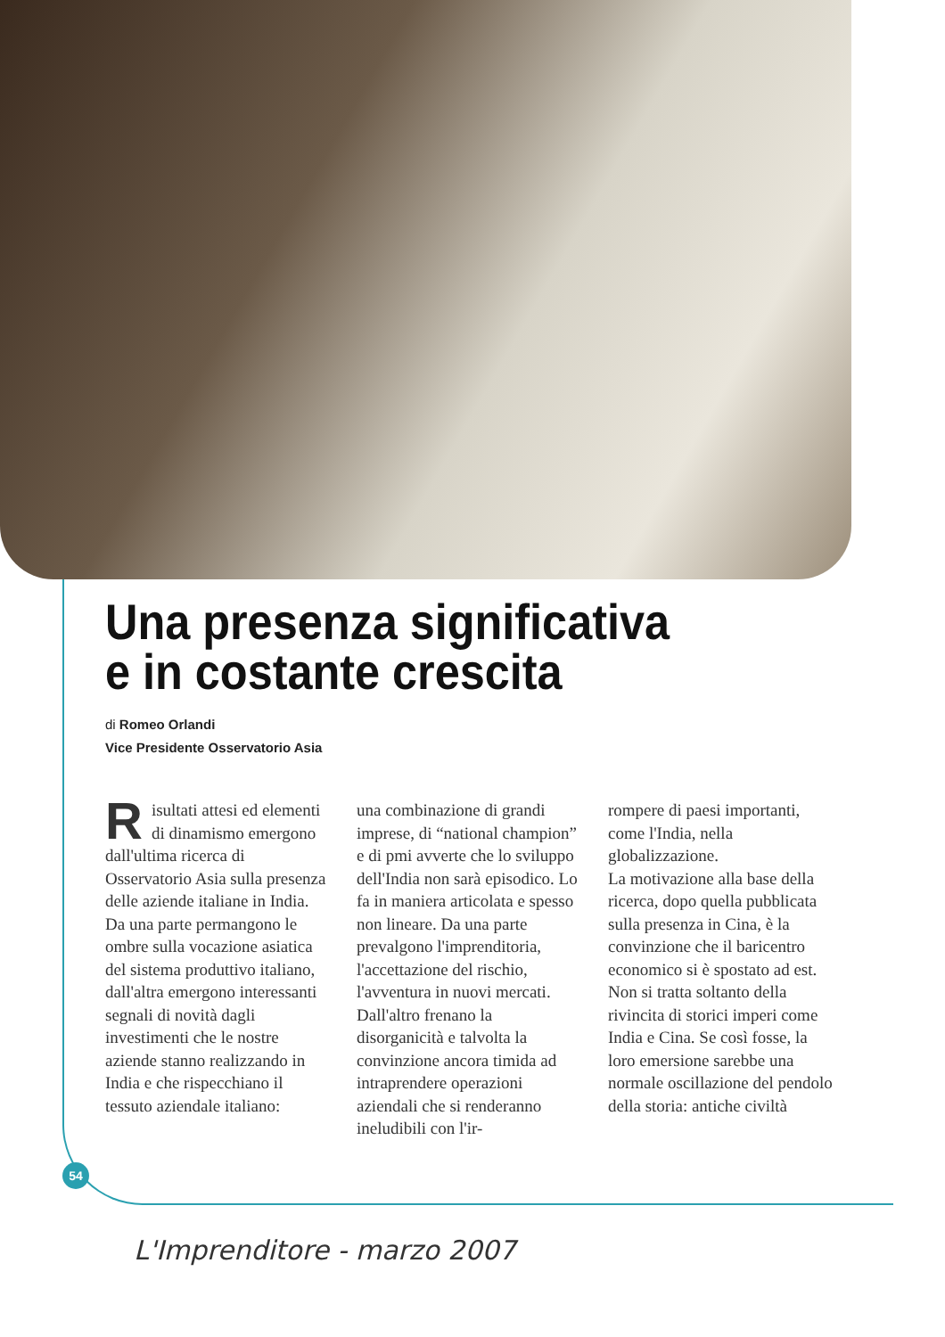Una presenza significativa
e in costante crescita
di Romeo Orlandi
Vice Presidente Osservatorio Asia
Risultati attesi ed elementi di dinamismo emergono dall'ultima ricerca di Osservatorio Asia sulla presenza delle aziende italiane in India. Da una parte permangono le ombre sulla vocazione asiatica del sistema produttivo italiano, dall'altra emergono interessanti segnali di novità dagli investimenti che le nostre aziende stanno realizzando in India e che rispecchiano il tessuto aziendale italiano:
una combinazione di grandi imprese, di “national champion” e di pmi avverte che lo sviluppo dell'India non sarà episodico. Lo fa in maniera articolata e spesso non lineare. Da una parte prevalgono l'imprenditoria, l'accettazione del rischio, l'avventura in nuovi mercati. Dall'altro frenano la disorganicità e talvolta la convinzione ancora timida ad intraprendere operazioni aziendali che si renderanno ineludibili con l'ir-
rompere di paesi importanti, come l'India, nella globalizzazione.
La motivazione alla base della ricerca, dopo quella pubblicata sulla presenza in Cina, è la convinzione che il baricentro economico si è spostato ad est. Non si tratta soltanto della rivincita di storici imperi come India e Cina. Se così fosse, la loro emersione sarebbe una normale oscillazione del pendolo della storia: antiche civiltà
54
L'Imprenditore - marzo 2007